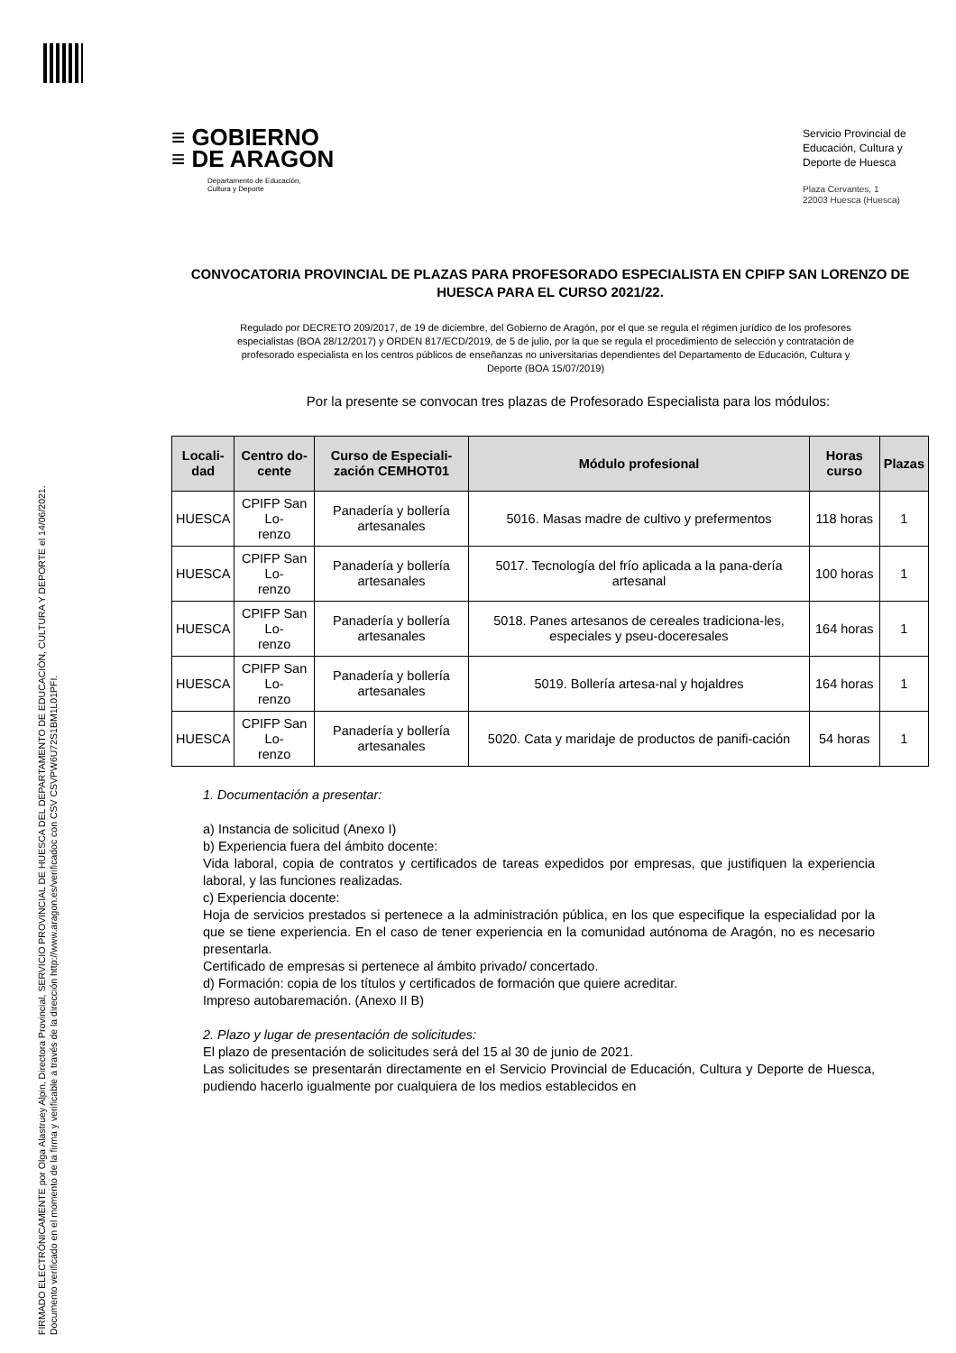FIRMADO ELECTRÓNICAMENTE por Olga Alastruey Alpin, Directora Provincial, SERVICIO PROVINCIAL DE HUESCA DEL DEPARTAMENTO DE EDUCACIÓN, CULTURA Y DEPORTE el 14/06/2021.
Documento verificado en el momento de la firma y verificable a través de la dirección http://www.aragon.es/verificadoc con CSV CSVPW6U72S1BM1L01PFI.
≡ GOBIERNO
≡ DE ARAGON
Departamento de Educación,
Cultura y Deporte
Servicio Provincial de Educación, Cultura y Deporte de Huesca
Plaza Cervantes, 1
22003 Huesca (Huesca)
CONVOCATORIA PROVINCIAL DE PLAZAS PARA PROFESORADO ESPECIALISTA EN CPIFP SAN LORENZO DE HUESCA PARA EL CURSO 2021/22.
Regulado por DECRETO 209/2017, de 19 de diciembre, del Gobierno de Aragón, por el que se regula el régimen jurídico de los profesores especialistas (BOA 28/12/2017) y ORDEN 817/ECD/2019, de 5 de julio, por la que se regula el procedimiento de selección y contratación de profesorado especialista en los centros públicos de enseñanzas no universitarias dependientes del Departamento de Educación, Cultura y Deporte (BOA 15/07/2019)
Por la presente se convocan tres plazas de Profesorado Especialista para los módulos:
| Locali- dad | Centro do- cente | Curso de Especiali- zación CEMHOT01 | Módulo profesional | Horas curso | Plazas |
| --- | --- | --- | --- | --- | --- |
| HUESCA | CPIFP San Lo- renzo | Panadería y bollería artesanales | 5016. Masas madre de cultivo y prefermentos | 118 horas | 1 |
| HUESCA | CPIFP San Lo- renzo | Panadería y bollería artesanales | 5017. Tecnología del frío aplicada a la pana-dería artesanal | 100 horas | 1 |
| HUESCA | CPIFP San Lo- renzo | Panadería y bollería artesanales | 5018. Panes artesanos de cereales tradiciona-les, especiales y pseu-doceresales | 164 horas | 1 |
| HUESCA | CPIFP San Lo- renzo | Panadería y bollería artesanales | 5019. Bollería artesa-nal y hojaldres | 164 horas | 1 |
| HUESCA | CPIFP San Lo- renzo | Panadería y bollería artesanales | 5020. Cata y maridaje de productos de panifi-cación | 54 horas | 1 |
1. Documentación a presentar:
a) Instancia de solicitud (Anexo I)
b) Experiencia fuera del ámbito docente:
Vida laboral, copia de contratos y certificados de tareas expedidos por empresas, que justifiquen la experiencia laboral, y las funciones realizadas.
c) Experiencia docente:
Hoja de servicios prestados si pertenece a la administración pública, en los que especifique la especialidad por la que se tiene experiencia. En el caso de tener experiencia en la comunidad autónoma de Aragón, no es necesario presentarla.
Certificado de empresas si pertenece al ámbito privado/ concertado.
d) Formación: copia de los títulos y certificados de formación que quiere acreditar.
Impreso autobaremación. (Anexo II B)
2. Plazo y lugar de presentación de solicitudes:
El plazo de presentación de solicitudes será del 15 al 30 de junio de 2021.
Las solicitudes se presentarán directamente en el Servicio Provincial de Educación, Cultura y Deporte de Huesca, pudiendo hacerlo igualmente por cualquiera de los medios establecidos en